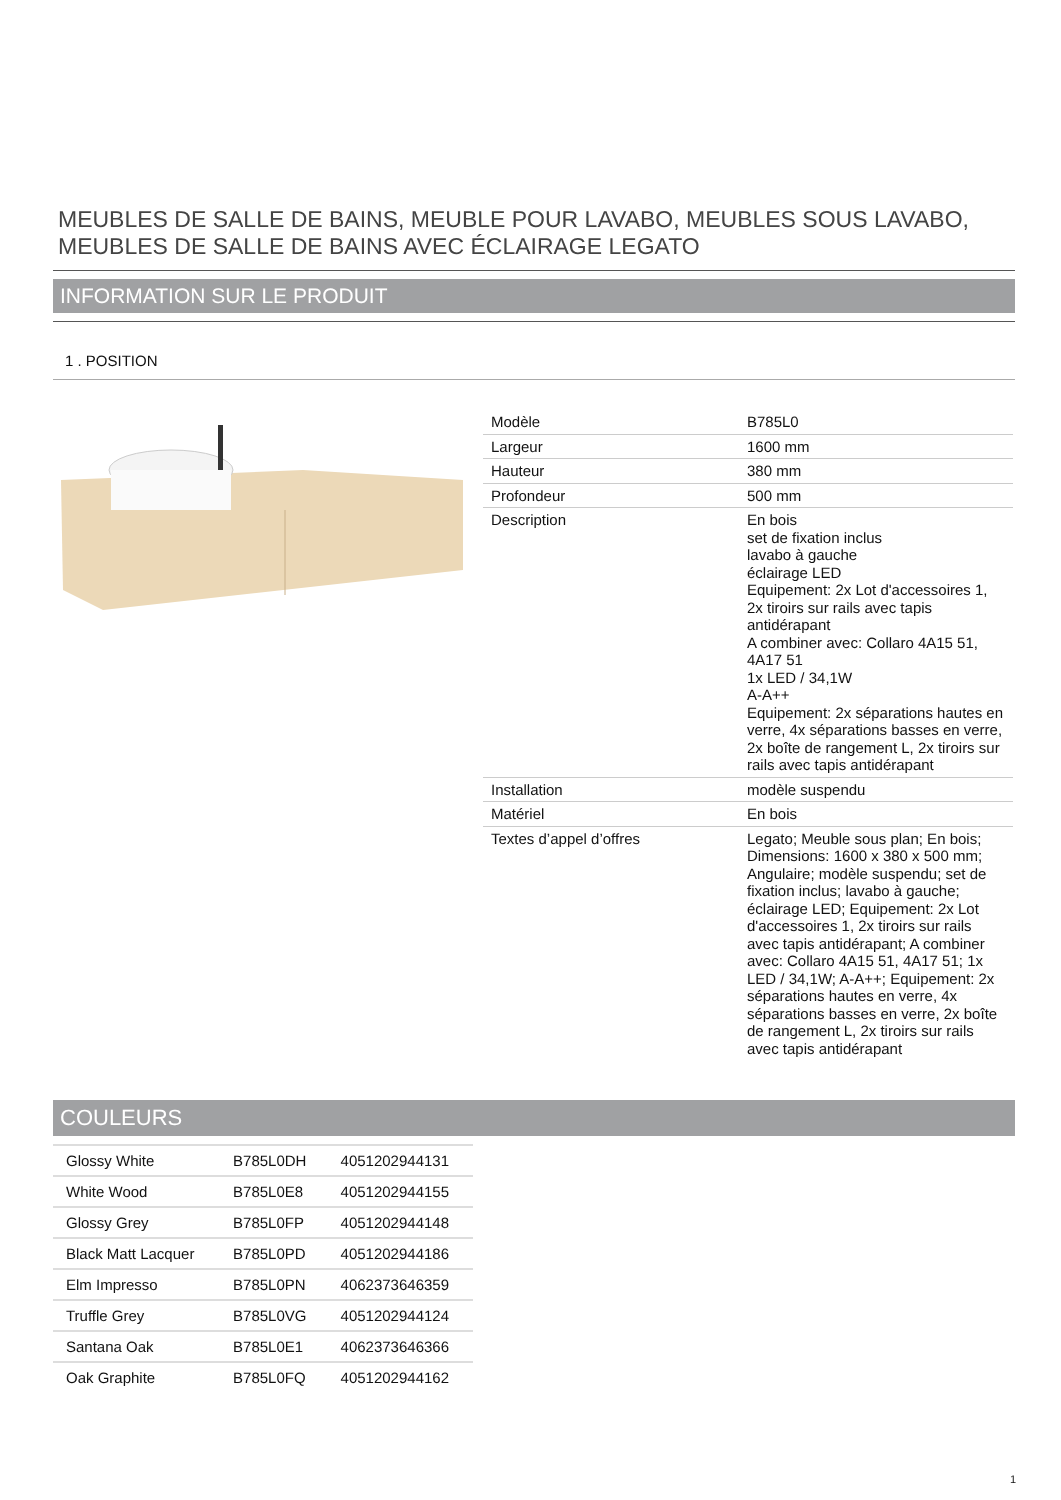MEUBLES DE SALLE DE BAINS, MEUBLE POUR LAVABO, MEUBLES SOUS LAVABO, MEUBLES DE SALLE DE BAINS AVEC ÉCLAIRAGE LEGATO
INFORMATION SUR LE PRODUIT
1 . POSITION
| Modèle | B785L0 |
| Largeur | 1600 mm |
| Hauteur | 380 mm |
| Profondeur | 500 mm |
| Description | En bois set de fixation inclus lavabo à gauche éclairage LED Equipement: 2x Lot d'accessoires 1, 2x tiroirs sur rails avec tapis antidérapant A combiner avec: Collaro 4A15 51, 4A17 51 1x LED / 34,1W A-A++ Equipement: 2x séparations hautes en verre, 4x séparations basses en verre, 2x boîte de rangement L, 2x tiroirs sur rails avec tapis antidérapant |
| Installation | modèle suspendu |
| Matériel | En bois |
| Textes d’appel d’offres | Legato; Meuble sous plan; En bois; Dimensions: 1600 x 380 x 500 mm; Angulaire; modèle suspendu; set de fixation inclus; lavabo à gauche; éclairage LED; Equipement: 2x Lot d'accessoires 1, 2x tiroirs sur rails avec tapis antidérapant; A combiner avec: Collaro 4A15 51, 4A17 51; 1x LED / 34,1W; A-A++; Equipement: 2x séparations hautes en verre, 4x séparations basses en verre, 2x boîte de rangement L, 2x tiroirs sur rails avec tapis antidérapant |
COULEURS
| Glossy White | B785L0DH | 4051202944131 |
| White Wood | B785L0E8 | 4051202944155 |
| Glossy Grey | B785L0FP | 4051202944148 |
| Black Matt Lacquer | B785L0PD | 4051202944186 |
| Elm Impresso | B785L0PN | 4062373646359 |
| Truffle Grey | B785L0VG | 4051202944124 |
| Santana Oak | B785L0E1 | 4062373646366 |
| Oak Graphite | B785L0FQ | 4051202944162 |
1